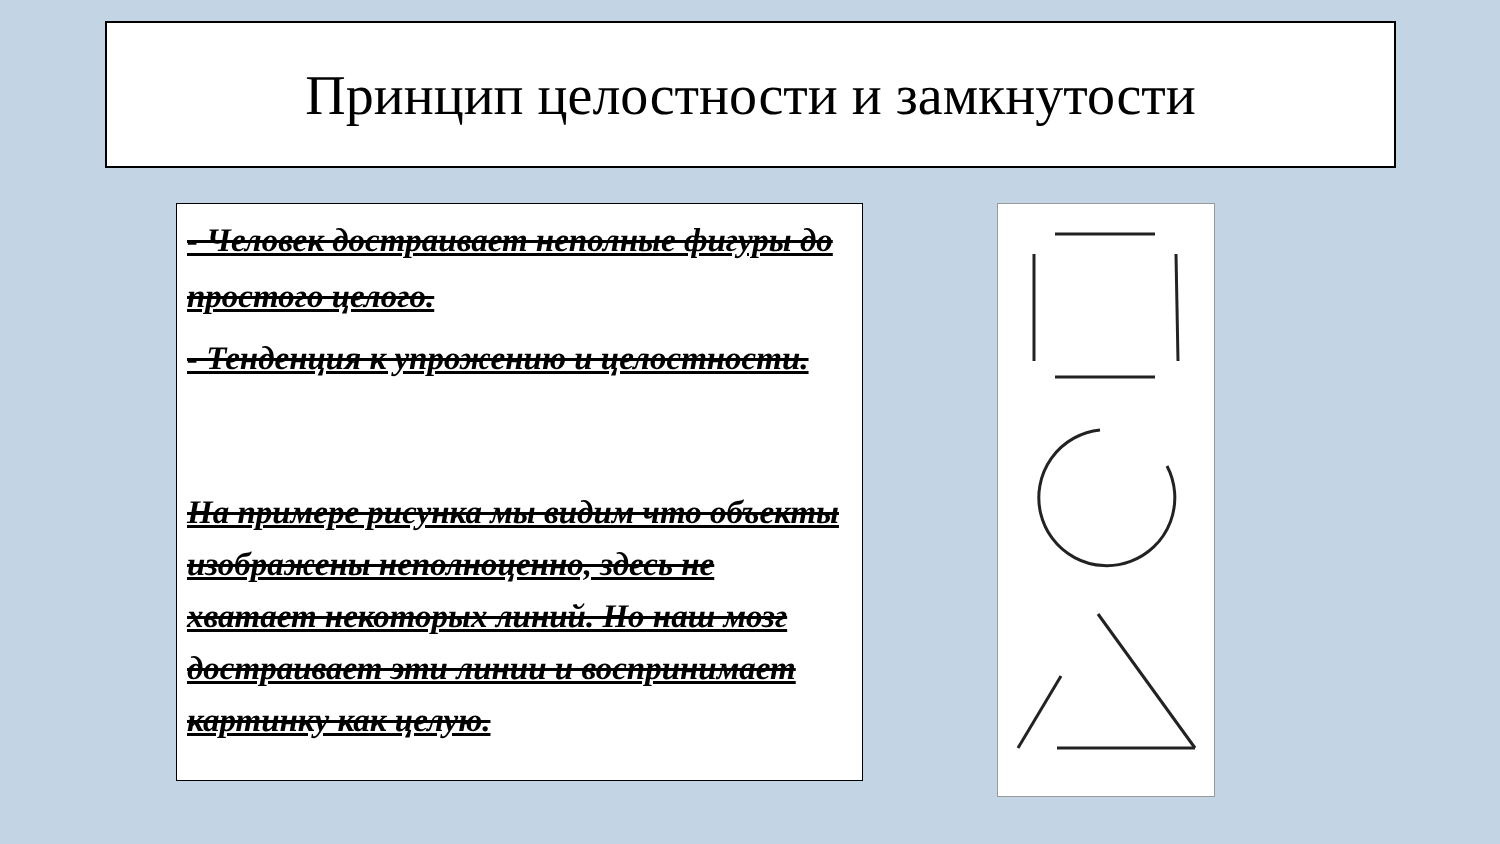Принцип целостности и замкнутости
- Человек достраивает неполные фигуры до простого целого.
- Тенденция к упрожению и целостности.
На примере рисунка мы видим что объекты изображены неполноценно, здесь не хватает некоторых линий. Но наш мозг достраивает эти линии и воспринимает картинку как целую.